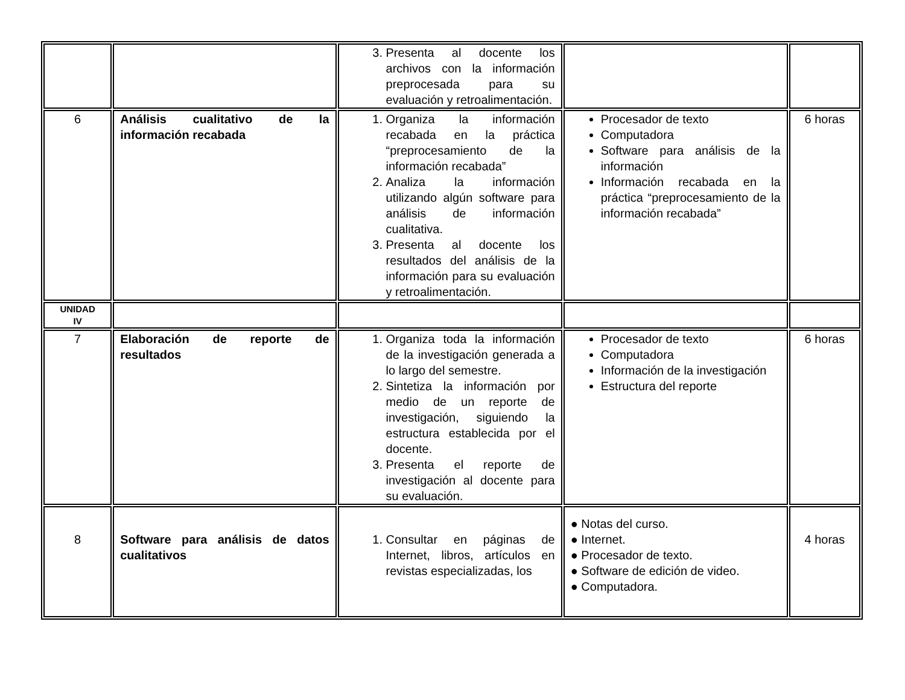| | | 3. Presenta al docente los archivos con la información preprocesada para su evaluación y retroalimentación. | | |
| 6 | Análisis cualitativo de la información recabada | 1. Organiza la información recabada en la práctica “preprocesamiento de la información recabada” 2. Analiza la información utilizando algún software para análisis de información cualitativa. 3. Presenta al docente los resultados del análisis de la información para su evaluación y retroalimentación. | Procesador de texto Computadora Software para análisis de la información Información recabada en la práctica “preprocesamiento de la información recabada” | 6 horas |
| UNIDAD IV | | | | |
| 7 | Elaboración de reporte de resultados | 1. Organiza toda la información de la investigación generada a lo largo del semestre. 2. Sintetiza la información por medio de un reporte de investigación, siguiendo la estructura establecida por el docente. 3. Presenta el reporte de investigación al docente para su evaluación. | Procesador de texto Computadora Información de la investigación Estructura del reporte | 6 horas |
| 8 | Software para análisis de datos cualitativos | 1. Consultar en páginas de Internet, libros, artículos en revistas especializadas, los | ● Notas del curso. ● Internet. ● Procesador de texto. ● Software de edición de video. ● Computadora. | 4 horas |